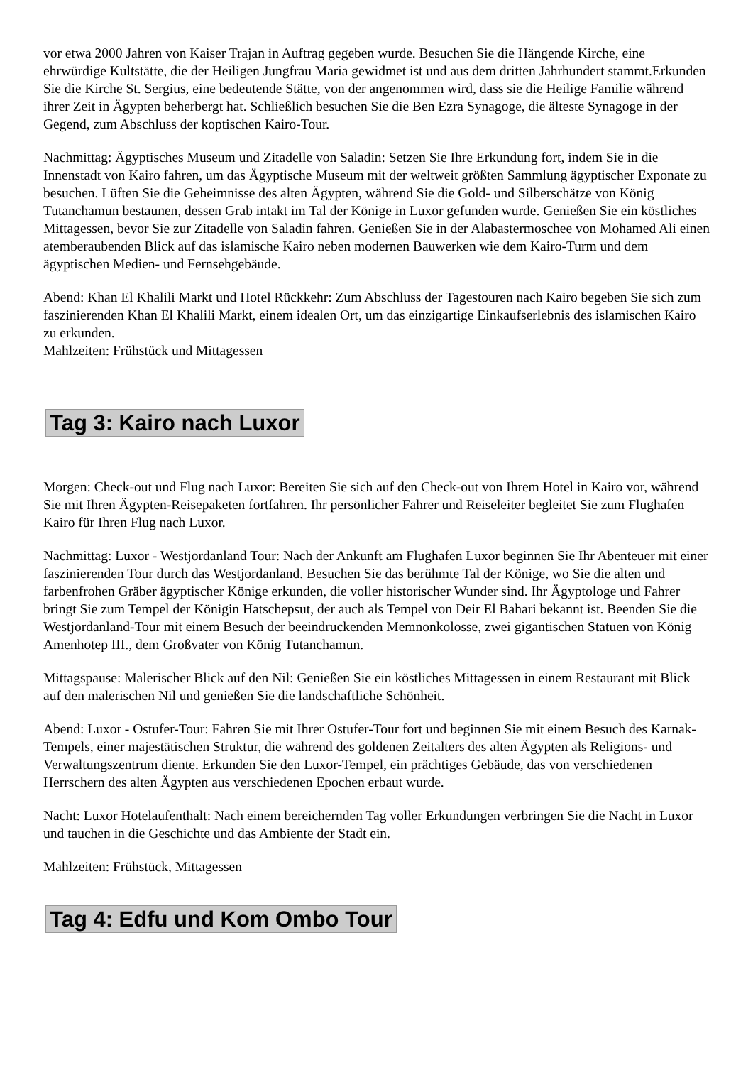vor etwa 2000 Jahren von Kaiser Trajan in Auftrag gegeben wurde. Besuchen Sie die Hängende Kirche, eine ehrwürdige Kultstätte, die der Heiligen Jungfrau Maria gewidmet ist und aus dem dritten Jahrhundert stammt.Erkunden Sie die Kirche St. Sergius, eine bedeutende Stätte, von der angenommen wird, dass sie die Heilige Familie während ihrer Zeit in Ägypten beherbergt hat. Schließlich besuchen Sie die Ben Ezra Synagoge, die älteste Synagoge in der Gegend, zum Abschluss der koptischen Kairo-Tour.
Nachmittag: Ägyptisches Museum und Zitadelle von Saladin: Setzen Sie Ihre Erkundung fort, indem Sie in die Innenstadt von Kairo fahren, um das Ägyptische Museum mit der weltweit größten Sammlung ägyptischer Exponate zu besuchen. Lüften Sie die Geheimnisse des alten Ägypten, während Sie die Gold- und Silberschätze von König Tutanchamun bestaunen, dessen Grab intakt im Tal der Könige in Luxor gefunden wurde. Genießen Sie ein köstliches Mittagessen, bevor Sie zur Zitadelle von Saladin fahren. Genießen Sie in der Alabastermoschee von Mohamed Ali einen atemberaubenden Blick auf das islamische Kairo neben modernen Bauwerken wie dem Kairo-Turm und dem ägyptischen Medien- und Fernsehgebäude.
Abend: Khan El Khalili Markt und Hotel Rückkehr: Zum Abschluss der Tagestouren nach Kairo begeben Sie sich zum faszinierenden Khan El Khalili Markt, einem idealen Ort, um das einzigartige Einkaufserlebnis des islamischen Kairo zu erkunden.
Mahlzeiten: Frühstück und Mittagessen
Tag 3: Kairo nach Luxor
Morgen: Check-out und Flug nach Luxor: Bereiten Sie sich auf den Check-out von Ihrem Hotel in Kairo vor, während Sie mit Ihren Ägypten-Reisepaketen fortfahren. Ihr persönlicher Fahrer und Reiseleiter begleitet Sie zum Flughafen Kairo für Ihren Flug nach Luxor.
Nachmittag: Luxor - Westjordanland Tour: Nach der Ankunft am Flughafen Luxor beginnen Sie Ihr Abenteuer mit einer faszinierenden Tour durch das Westjordanland. Besuchen Sie das berühmte Tal der Könige, wo Sie die alten und farbenfrohen Gräber ägyptischer Könige erkunden, die voller historischer Wunder sind. Ihr Ägyptologe und Fahrer bringt Sie zum Tempel der Königin Hatschepsut, der auch als Tempel von Deir El Bahari bekannt ist. Beenden Sie die Westjordanland-Tour mit einem Besuch der beeindruckenden Memnonkolosse, zwei gigantischen Statuen von König Amenhotep III., dem Großvater von König Tutanchamun.
Mittagspause: Malerischer Blick auf den Nil: Genießen Sie ein köstliches Mittagessen in einem Restaurant mit Blick auf den malerischen Nil und genießen Sie die landschaftliche Schönheit.
Abend: Luxor - Ostufer-Tour: Fahren Sie mit Ihrer Ostufer-Tour fort und beginnen Sie mit einem Besuch des Karnak-Tempels, einer majestätischen Struktur, die während des goldenen Zeitalters des alten Ägypten als Religions- und Verwaltungszentrum diente. Erkunden Sie den Luxor-Tempel, ein prächtiges Gebäude, das von verschiedenen Herrschern des alten Ägypten aus verschiedenen Epochen erbaut wurde.
Nacht: Luxor Hotelaufenthalt: Nach einem bereichernden Tag voller Erkundungen verbringen Sie die Nacht in Luxor und tauchen in die Geschichte und das Ambiente der Stadt ein.
Mahlzeiten: Frühstück, Mittagessen
Tag 4: Edfu und Kom Ombo Tour